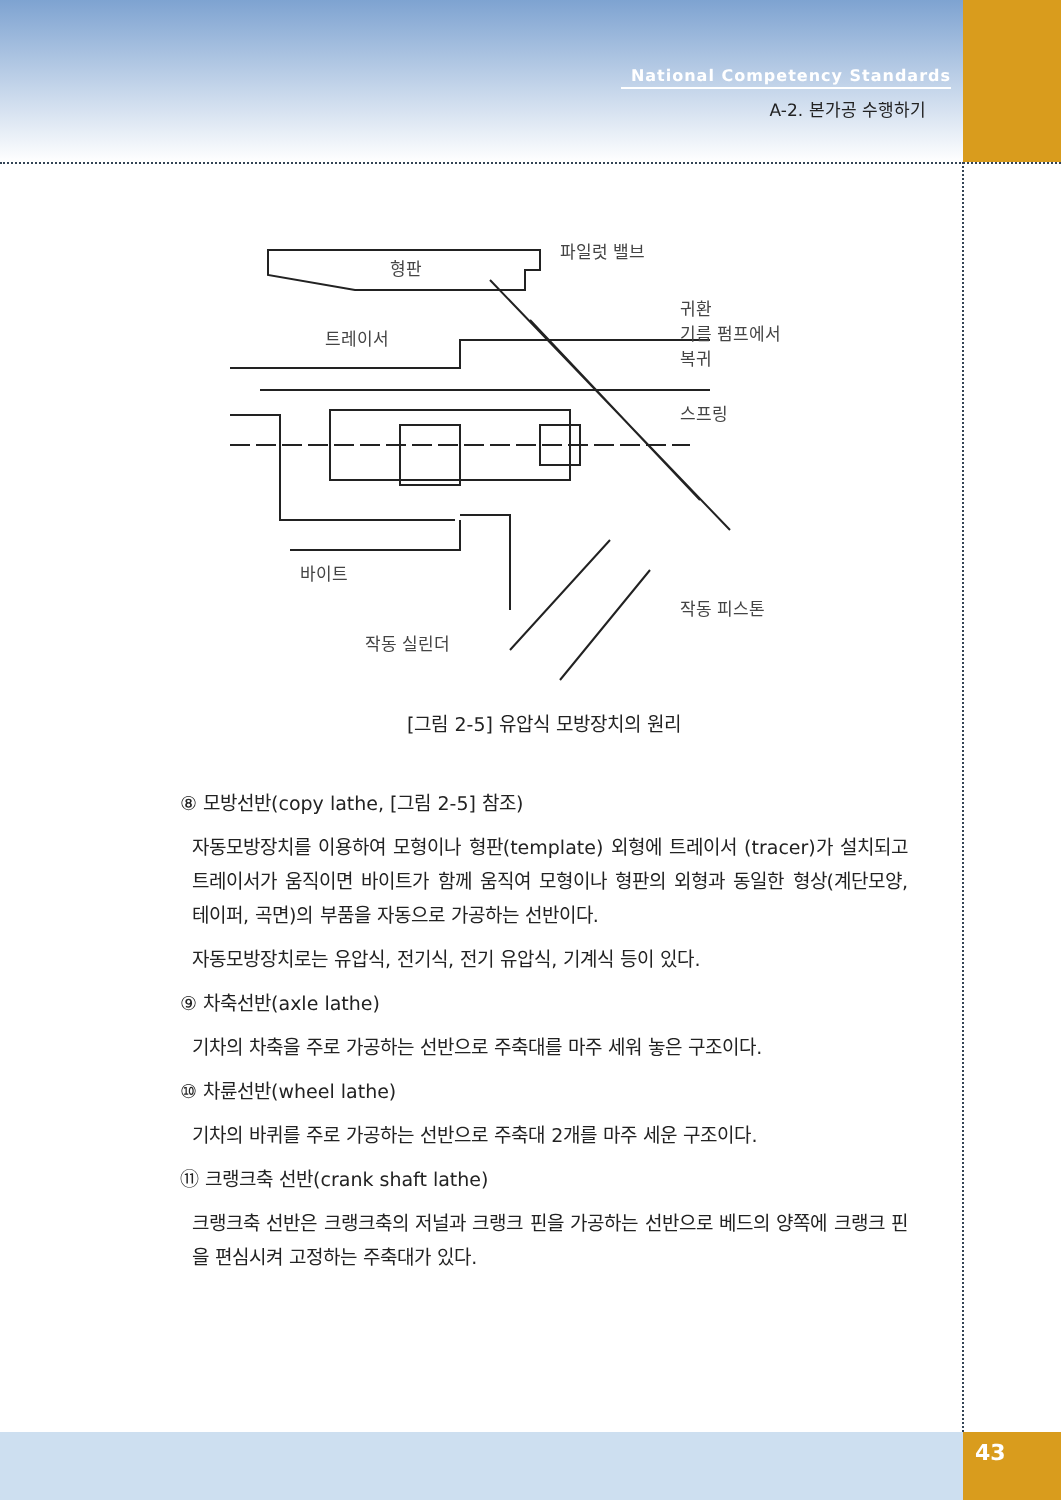National Competency Standards
A-2. 본가공 수행하기
파일럿 밸브
형판
트레이서
귀환
기름 펌프에서
복귀
스프링
바이트
작동 피스톤
작동 실린더
[그림 2-5] 유압식 모방장치의 원리
⑧ 모방선반(copy lathe, [그림 2-5] 참조)
자동모방장치를 이용하여 모형이나 형판(template) 외형에 트레이서 (tracer)가 설치되고 트레이서가 움직이면 바이트가 함께 움직여 모형이나 형판의 외형과 동일한 형상(계단모양, 테이퍼, 곡면)의 부품을 자동으로 가공하는 선반이다.
자동모방장치로는 유압식, 전기식, 전기 유압식, 기계식 등이 있다.
⑨ 차축선반(axle lathe)
기차의 차축을 주로 가공하는 선반으로 주축대를 마주 세워 놓은 구조이다.
⑩ 차륜선반(wheel lathe)
기차의 바퀴를 주로 가공하는 선반으로 주축대 2개를 마주 세운 구조이다.
⑪ 크랭크축 선반(crank shaft lathe)
크랭크축 선반은 크랭크축의 저널과 크랭크 핀을 가공하는 선반으로 베드의 양쪽에 크랭크 핀을 편심시켜 고정하는 주축대가 있다.
43